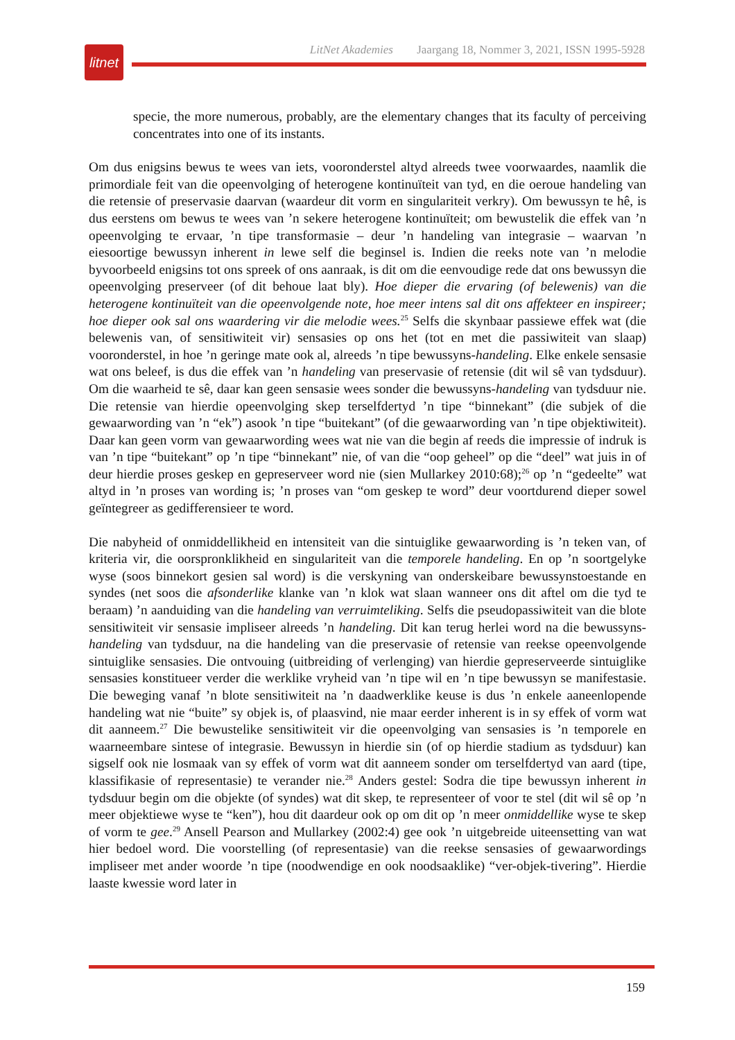LitNet Akademies Jaargang 18, Nommer 3, 2021, ISSN 1995-5928
litnet
specie, the more numerous, probably, are the elementary changes that its faculty of perceiving concentrates into one of its instants.
Om dus enigsins bewus te wees van iets, vooronderstel altyd alreeds twee voorwaardes, naamlik die primordiale feit van die opeenvolging of heterogene kontinuïteit van tyd, en die oeroue handeling van die retensie of preservasie daarvan (waardeur dit vorm en singulariteit verkry). Om bewussyn te hê, is dus eerstens om bewus te wees van ’n sekere heterogene kontinuïteit; om bewustelik die effek van ’n opeenvolging te ervaar, ’n tipe transformasie – deur ’n handeling van integrasie – waarvan ’n eiesoortige bewussyn inherent in lewe self die beginsel is. Indien die reeks note van ’n melodie byvoorbeeld enigsins tot ons spreek of ons aanraak, is dit om die eenvoudige rede dat ons bewussyn die opeenvolging preserveer (of dit behoue laat bly). Hoe dieper die ervaring (of belewenis) van die heterogene kontinuïteit van die opeenvolgende note, hoe meer intens sal dit ons affekteer en inspireer; hoe dieper ook sal ons waardering vir die melodie wees.<sup>25</sup> Selfs die skynbaar passiewe effek wat (die belewenis van, of sensitiwiteit vir) sensasies op ons het (tot en met die passiwiteit van slaap) vooronderstel, in hoe ’n geringe mate ook al, alreeds ’n tipe bewussyns-handeling. Elke enkele sensasie wat ons beleef, is dus die effek van ’n handeling van preservasie of retensie (dit wil sê van tydsduur). Om die waarheid te sê, daar kan geen sensasie wees sonder die bewussyns-handeling van tydsduur nie. Die retensie van hierdie opeenvolging skep terselfdertyd ’n tipe “binnekant” (die subjek of die gewaarwording van ’n “ek”) asook ’n tipe “buitekant” (of die gewaarwording van ’n tipe objektiwiteit). Daar kan geen vorm van gewaarwording wees wat nie van die begin af reeds die impressie of indruk is van ’n tipe “buitekant” op ’n tipe “binnekant” nie, of van die “oop geheel” op die “deel” wat juis in of deur hierdie proses geskep en gepreserveer word nie (sien Mullarkey 2010:68);<sup>26</sup> op ’n “gedeelte” wat altyd in ’n proses van wording is; ’n proses van “om geskep te word” deur voortdurend dieper sowel geïntegreer as gedifferensieer te word.
Die nabyheid of onmiddellikheid en intensiteit van die sintuiglike gewaarwording is ’n teken van, of kriteria vir, die oorspronklikheid en singulariteit van die temporele handeling. En op ’n soortgelyke wyse (soos binnekort gesien sal word) is die verskyning van onderskeibare bewussynstoestande en syndes (net soos die afsonderlike klanke van ’n klok wat slaan wanneer ons dit aftel om die tyd te beraam) ’n aanduiding van die handeling van verruimteliking. Selfs die pseudopassiwiteit van die blote sensitiwiteit vir sensasie impliseer alreeds ’n handeling. Dit kan terug herlei word na die bewussyns-handeling van tydsduur, na die handeling van die preservasie of retensie van reekse opeenvolgende sintuiglike sensasies. Die ontvouing (uitbreiding of verlenging) van hierdie gepreserveerde sintuiglike sensasies konstitueer verder die werklike vryheid van ’n tipe wil en ’n tipe bewussyn se manifestasie. Die beweging vanaf ’n blote sensitiwiteit na ’n daadwerklike keuse is dus ’n enkele aaneenlopende handeling wat nie “buite” sy objek is, of plaasvind, nie maar eerder inherent is in sy effek of vorm wat dit aanneem.<sup>27</sup> Die bewustelike sensitiwiteit vir die opeenvolging van sensasies is ’n temporele en waarneembare sintese of integrasie. Bewussyn in hierdie sin (of op hierdie stadium as tydsduur) kan sigself ook nie losmaak van sy effek of vorm wat dit aanneem sonder om terselfdertyd van aard (tipe, klassifikasie of representasie) te verander nie.<sup>28</sup> Anders gestel: Sodra die tipe bewussyn inherent in tydsduur begin om die objekte (of syndes) wat dit skep, te representeer of voor te stel (dit wil sê op ’n meer objektiewe wyse te “ken”), hou dit daardeur ook op om dit op ’n meer onmiddellike wyse te skep of vorm te gee.<sup>29</sup> Ansell Pearson and Mullarkey (2002:4) gee ook ’n uitgebreide uiteensetting van wat hier bedoel word. Die voorstelling (of representasie) van die reekse sensasies of gewaarwordings impliseer met ander woorde ’n tipe (noodwendige en ook noodsaaklike) “ver-objek-tivering”. Hierdie laaste kwessie word later in
159